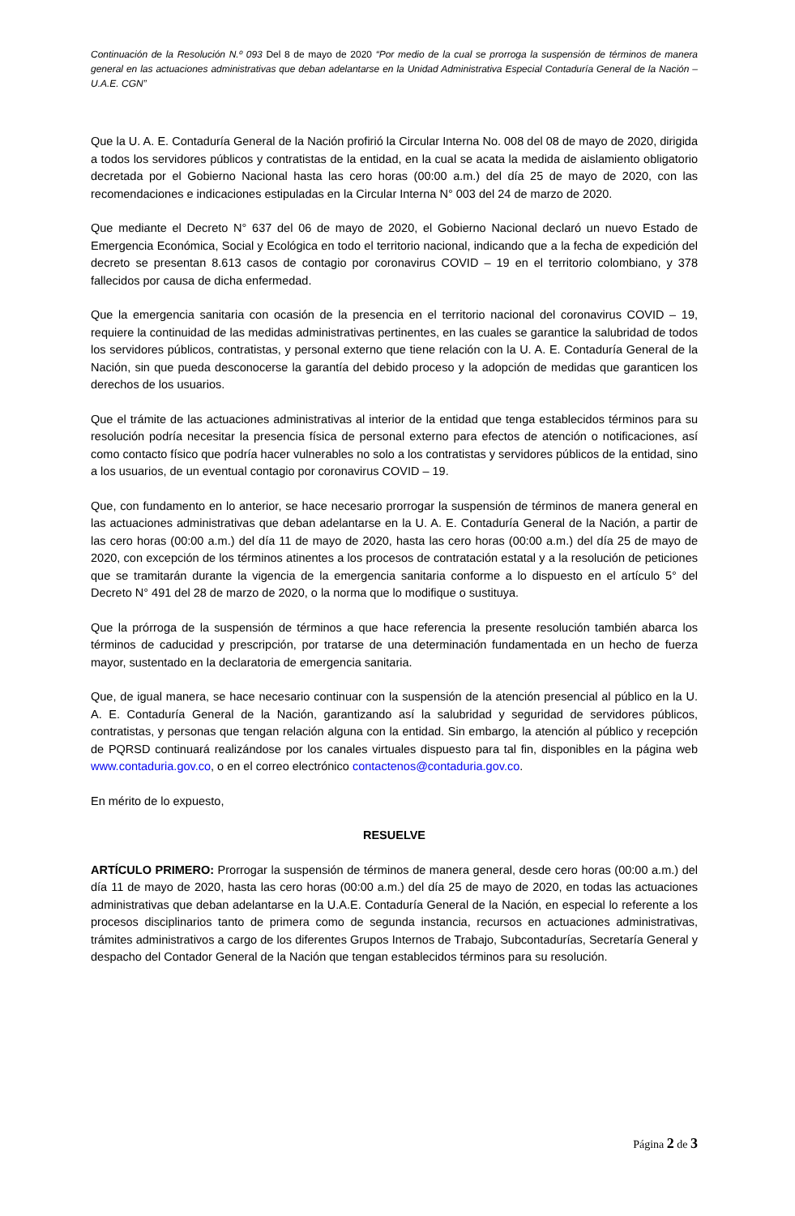Continuación de la Resolución N.º 093 Del 8 de mayo de 2020 “Por medio de la cual se prorroga la suspensión de términos de manera general en las actuaciones administrativas que deban adelantarse en la Unidad Administrativa Especial Contaduría General de la Nación – U.A.E. CGN”
Que la U. A. E. Contaduría General de la Nación profirió la Circular Interna No. 008 del 08 de mayo de 2020, dirigida a todos los servidores públicos y contratistas de la entidad, en la cual se acata la medida de aislamiento obligatorio decretada por el Gobierno Nacional hasta las cero horas (00:00 a.m.) del día 25 de mayo de 2020, con las recomendaciones e indicaciones estipuladas en la Circular Interna N° 003 del 24 de marzo de 2020.
Que mediante el Decreto N° 637 del 06 de mayo de 2020, el Gobierno Nacional declaró un nuevo Estado de Emergencia Económica, Social y Ecológica en todo el territorio nacional, indicando que a la fecha de expedición del decreto se presentan 8.613 casos de contagio por coronavirus COVID – 19 en el territorio colombiano, y 378 fallecidos por causa de dicha enfermedad.
Que la emergencia sanitaria con ocasión de la presencia en el territorio nacional del coronavirus COVID – 19, requiere la continuidad de las medidas administrativas pertinentes, en las cuales se garantice la salubridad de todos los servidores públicos, contratistas, y personal externo que tiene relación con la U. A. E. Contaduría General de la Nación, sin que pueda desconocerse la garantía del debido proceso y la adopción de medidas que garanticen los derechos de los usuarios.
Que el trámite de las actuaciones administrativas al interior de la entidad que tenga establecidos términos para su resolución podría necesitar la presencia física de personal externo para efectos de atención o notificaciones, así como contacto físico que podría hacer vulnerables no solo a los contratistas y servidores públicos de la entidad, sino a los usuarios, de un eventual contagio por coronavirus COVID – 19.
Que, con fundamento en lo anterior, se hace necesario prorrogar la suspensión de términos de manera general en las actuaciones administrativas que deban adelantarse en la U. A. E. Contaduría General de la Nación, a partir de las cero horas (00:00 a.m.) del día 11 de mayo de 2020, hasta las cero horas (00:00 a.m.) del día 25 de mayo de 2020, con excepción de los términos atinentes a los procesos de contratación estatal y a la resolución de peticiones que se tramitarán durante la vigencia de la emergencia sanitaria conforme a lo dispuesto en el artículo 5° del Decreto N° 491 del 28 de marzo de 2020, o la norma que lo modifique o sustituya.
Que la prórroga de la suspensión de términos a que hace referencia la presente resolución también abarca los términos de caducidad y prescripción, por tratarse de una determinación fundamentada en un hecho de fuerza mayor, sustentado en la declaratoria de emergencia sanitaria.
Que, de igual manera, se hace necesario continuar con la suspensión de la atención presencial al público en la U. A. E. Contaduría General de la Nación, garantizando así la salubridad y seguridad de servidores públicos, contratistas, y personas que tengan relación alguna con la entidad. Sin embargo, la atención al público y recepción de PQRSD continuará realizándose por los canales virtuales dispuesto para tal fin, disponibles en la página web www.contaduria.gov.co, o en el correo electrónico contactenos@contaduria.gov.co.
En mérito de lo expuesto,
RESUELVE
ARTÍCULO PRIMERO: Prorrogar la suspensión de términos de manera general, desde cero horas (00:00 a.m.) del día 11 de mayo de 2020, hasta las cero horas (00:00 a.m.) del día 25 de mayo de 2020, en todas las actuaciones administrativas que deban adelantarse en la U.A.E. Contaduría General de la Nación, en especial lo referente a los procesos disciplinarios tanto de primera como de segunda instancia, recursos en actuaciones administrativas, trámites administrativos a cargo de los diferentes Grupos Internos de Trabajo, Subcontadurías, Secretaría General y despacho del Contador General de la Nación que tengan establecidos términos para su resolución.
Página 2 de 3